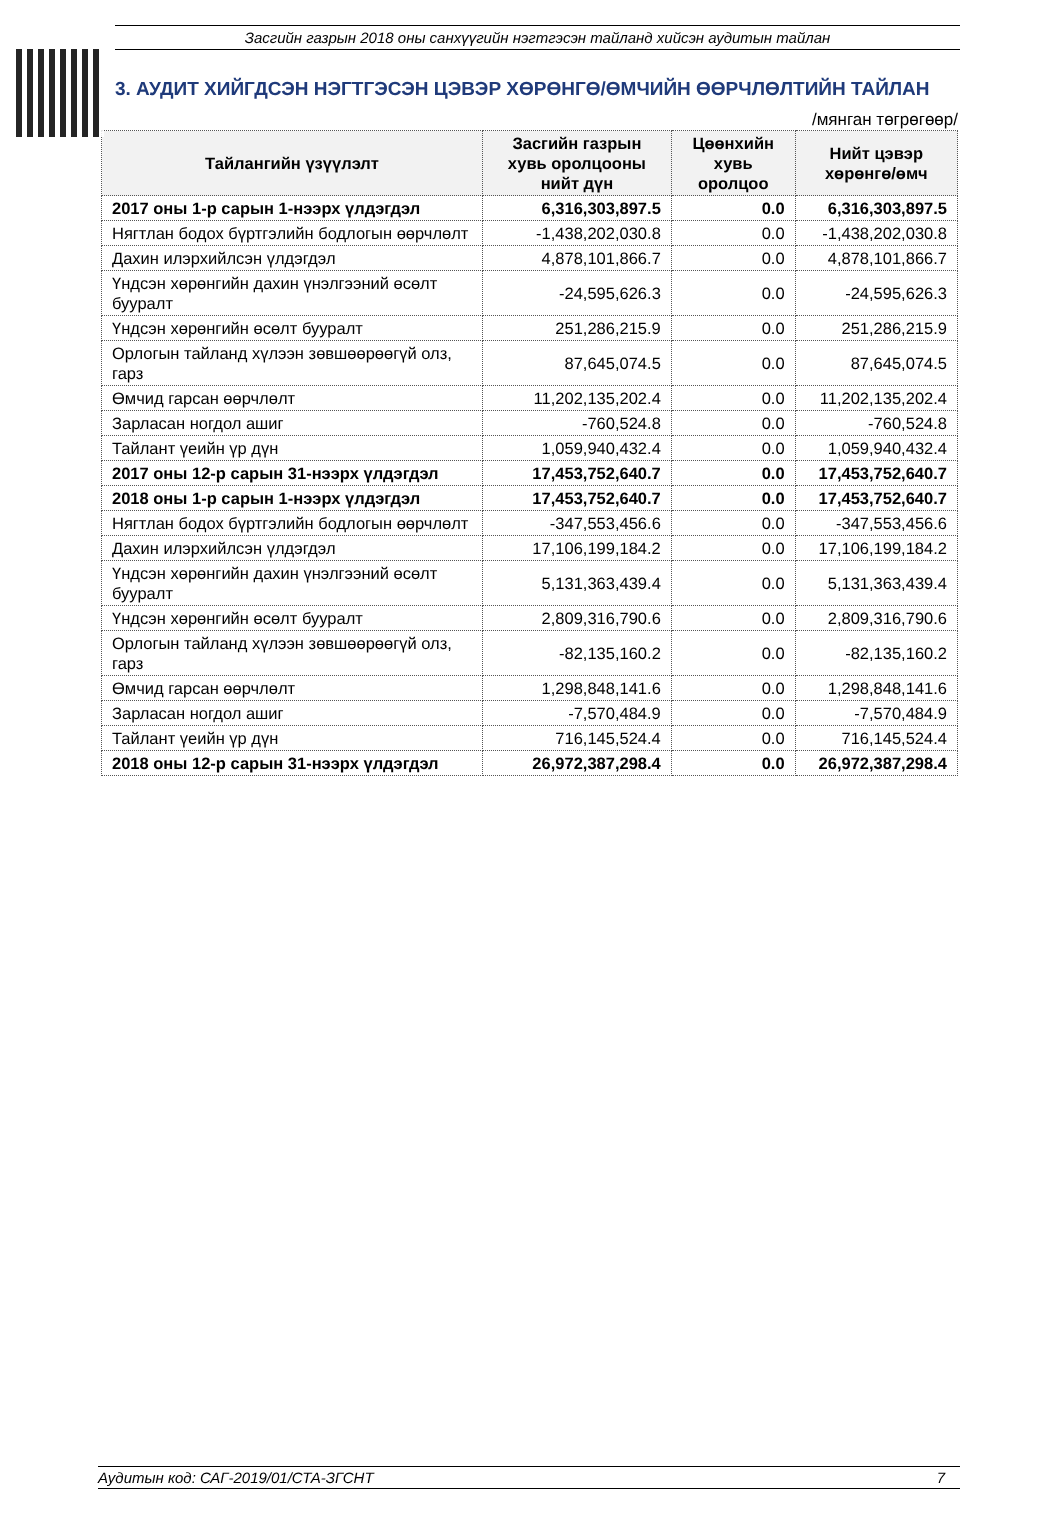Засгийн газрын 2018 оны санхүүгийн нэгтгэсэн тайланд хийсэн аудитын тайлан
3. АУДИТ ХИЙГДСЭН НЭГТГЭСЭН ЦЭВЭР ХӨРӨНГӨ/ӨМЧИЙН ӨӨРЧЛӨЛТИЙН ТАЙЛАН
/мянган төгрөгөөр/
| Тайлангийн үзүүлэлт | Засгийн газрын хувь оролцооны нийт дүн | Цөөнхийн хувь оролцоо | Нийт цэвэр хөрөнгө/өмч |
| --- | --- | --- | --- |
| 2017 оны 1-р сарын 1-нээрх үлдэгдэл | 6,316,303,897.5 | 0.0 | 6,316,303,897.5 |
| Нягтлан бодох бүртгэлийн бодлогын өөрчлөлт | -1,438,202,030.8 | 0.0 | -1,438,202,030.8 |
| Дахин илэрхийлсэн үлдэгдэл | 4,878,101,866.7 | 0.0 | 4,878,101,866.7 |
| Үндсэн хөрөнгийн дахин үнэлгээний өсөлт бууралт | -24,595,626.3 | 0.0 | -24,595,626.3 |
| Үндсэн хөрөнгийн өсөлт бууралт | 251,286,215.9 | 0.0 | 251,286,215.9 |
| Орлогын тайланд хүлээн зөвшөөрөөгүй олз, гарз | 87,645,074.5 | 0.0 | 87,645,074.5 |
| Өмчид гарсан өөрчлөлт | 11,202,135,202.4 | 0.0 | 11,202,135,202.4 |
| Зарласан ногдол ашиг | -760,524.8 | 0.0 | -760,524.8 |
| Тайлант үеийн үр дүн | 1,059,940,432.4 | 0.0 | 1,059,940,432.4 |
| 2017 оны 12-р сарын 31-нээрх үлдэгдэл | 17,453,752,640.7 | 0.0 | 17,453,752,640.7 |
| 2018 оны 1-р сарын 1-нээрх үлдэгдэл | 17,453,752,640.7 | 0.0 | 17,453,752,640.7 |
| Нягтлан бодох бүртгэлийн бодлогын өөрчлөлт | -347,553,456.6 | 0.0 | -347,553,456.6 |
| Дахин илэрхийлсэн үлдэгдэл | 17,106,199,184.2 | 0.0 | 17,106,199,184.2 |
| Үндсэн хөрөнгийн дахин үнэлгээний өсөлт бууралт | 5,131,363,439.4 | 0.0 | 5,131,363,439.4 |
| Үндсэн хөрөнгийн өсөлт бууралт | 2,809,316,790.6 | 0.0 | 2,809,316,790.6 |
| Орлогын тайланд хүлээн зөвшөөрөөгүй олз, гарз | -82,135,160.2 | 0.0 | -82,135,160.2 |
| Өмчид гарсан өөрчлөлт | 1,298,848,141.6 | 0.0 | 1,298,848,141.6 |
| Зарласан ногдол ашиг | -7,570,484.9 | 0.0 | -7,570,484.9 |
| Тайлант үеийн үр дүн | 716,145,524.4 | 0.0 | 716,145,524.4 |
| 2018 оны 12-р сарын 31-нээрх үлдэгдэл | 26,972,387,298.4 | 0.0 | 26,972,387,298.4 |
Аудитын код: САГ-2019/01/СТА-ЗГСНТ 7